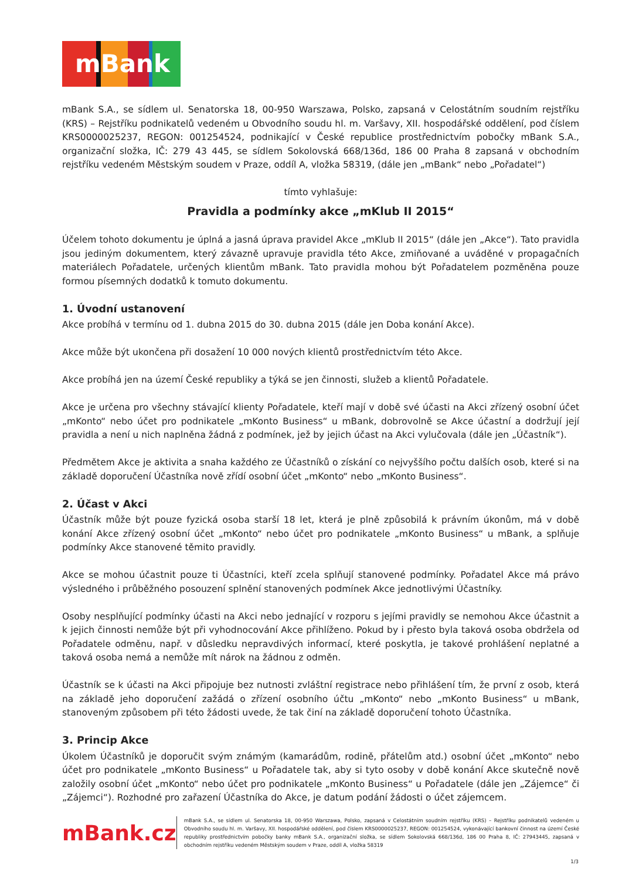mBank
mBank S.A., se sídlem ul. Senatorska 18, 00-950 Warszawa, Polsko, zapsaná v Celostátním soudním rejstříku (KRS) – Rejstříku podnikatelů vedeném u Obvodního soudu hl. m. Varšavy, XII. hospodářské oddělení, pod číslem KRS0000025237, REGON: 001254524, podnikající v České republice prostřednictvím pobočky mBank S.A., organizační složka, IČ: 279 43 445, se sídlem Sokolovská 668/136d, 186 00 Praha 8 zapsaná v obchodním rejstříku vedeném Městským soudem v Praze, oddíl A, vložka 58319, (dále jen „mBank“ nebo „Pořadatel“)
tímto vyhlašuje:
Pravidla a podmínky akce „mKlub II 2015“
Účelem tohoto dokumentu je úplná a jasná úprava pravidel Akce „mKlub II 2015“ (dále jen „Akce“). Tato pravidla jsou jediným dokumentem, který závazně upravuje pravidla této Akce, zmiňované a uváděné v propagačních materiálech Pořadatele, určených klientům mBank. Tato pravidla mohou být Pořadatelem pozměněna pouze formou písemných dodatků k tomuto dokumentu.
1. Úvodní ustanovení
Akce probíhá v termínu od 1. dubna 2015 do 30. dubna 2015 (dále jen Doba konání Akce).
Akce může být ukončena při dosažení 10 000 nových klientů prostřednictvím této Akce.
Akce probíhá jen na území České republiky a týká se jen činnosti, služeb a klientů Pořadatele.
Akce je určena pro všechny stávající klienty Pořadatele, kteří mají v době své účasti na Akci zřízený osobní účet „mKonto“ nebo účet pro podnikatele „mKonto Business“ u mBank, dobrovolně se Akce účastní a dodržují její pravidla a není u nich naplněna žádná z podmínek, jež by jejich účast na Akci vylučovala (dále jen „Účastník“).
Předmětem Akce je aktivita a snaha každého ze Účastníků o získání co nejvyššího počtu dalších osob, které si na základě doporučení Účastníka nově zřídí osobní účet „mKonto“ nebo „mKonto Business“.
2. Účast v Akci
Účastník může být pouze fyzická osoba starší 18 let, která je plně způsobilá k právním úkonům, má v době konání Akce zřízený osobní účet „mKonto“ nebo účet pro podnikatele „mKonto Business“ u mBank, a splňuje podmínky Akce stanovené těmito pravidly.
Akce se mohou účastnit pouze ti Účastníci, kteří zcela splňují stanovené podmínky. Pořadatel Akce má právo výsledného i průběžného posouzení splnění stanovených podmínek Akce jednotlivými Účastníky.
Osoby nesplňující podmínky účasti na Akci nebo jednající v rozporu s jejími pravidly se nemohou Akce účastnit a k jejich činnosti nemůže být při vyhodnocování Akce přihlíženo. Pokud by i přesto byla taková osoba obdržela od Pořadatele odměnu, např. v důsledku nepravdivých informací, které poskytla, je takové prohlášení neplatné a taková osoba nemá a nemůže mít nárok na žádnou z odměn.
Účastník se k účasti na Akci připojuje bez nutnosti zvláštní registrace nebo přihlášení tím, že první z osob, která na základě jeho doporučení zažádá o zřízení osobního účtu „mKonto“ nebo „mKonto Business“ u mBank, stanoveným způsobem při této žádosti uvede, že tak činí na základě doporučení tohoto Účastníka.
3. Princip Akce
Úkolem Účastníků je doporučit svým známým (kamarádům, rodině, přátelům atd.) osobní účet „mKonto“ nebo účet pro podnikatele „mKonto Business“ u Pořadatele tak, aby si tyto osoby v době konání Akce skutečně nově založily osobní účet „mKonto“ nebo účet pro podnikatele „mKonto Business“ u Pořadatele (dále jen „Zájemce“ či „Zájemci“). Rozhodné pro zařazení Účastníka do Akce, je datum podání žádosti o účet zájemcem.
mBank.cz
mBank S.A., se sídlem ul. Senatorska 18, 00-950 Warszawa, Polsko, zapsaná v Celostátním soudním rejstříku (KRS) – Rejstříku podnikatelů vedeném u Obvodního soudu hl. m. Varšavy, XII. hospodářské oddělení, pod číslem KRS0000025237, REGON: 001254524, vykonávající bankovní činnost na území České republiky prostřednictvím pobočky banky mBank S.A., organizační složka, se sídlem Sokolovská 668/136d, 186 00 Praha 8, IČ: 27943445, zapsaná v obchodním rejstříku vedeném Městským soudem v Praze, oddíl A, vložka 58319
1/3